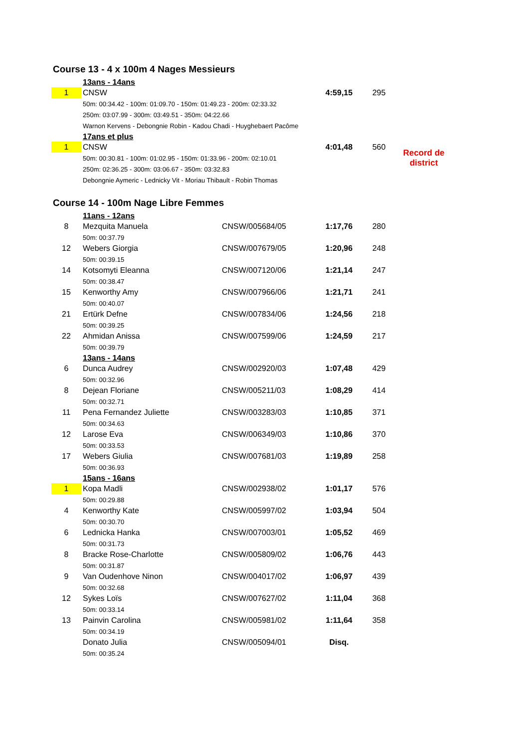Course 13 - 4 x 100m 4 Nages Messieurs
| | 13ans - 14ans | | | | |
| 1 | CNSW | | 4:59,15 | 295 | |
| | 50m: 00:34.42 - 100m: 01:09.70 - 150m: 01:49.23 - 200m: 02:33.32 | | | | |
| | 250m: 03:07.99 - 300m: 03:49.51 - 350m: 04:22.66 | | | | |
| | Warnon Kervens - Debongnie Robin - Kadou Chadi - Huyghebaert Pacôme | | | | |
| | 17ans et plus | | | | |
| 1 | CNSW | | 4:01,48 | 560 | Record de district |
| | 50m: 00:30.81 - 100m: 01:02.95 - 150m: 01:33.96 - 200m: 02:10.01 | | | | |
| | 250m: 02:36.25 - 300m: 03:06.67 - 350m: 03:32.83 | | | | |
| | Debongnie Aymeric - Lednicky Vit - Moriau Thibault - Robin Thomas | | | | |
Course 14 - 100m Nage Libre Femmes
| | 11ans - 12ans | | | |
| 8 | Mezquita Manuela | CNSW/005684/05 | 1:17,76 | 280 |
| | 50m: 00:37.79 | | | |
| 12 | Webers Giorgia | CNSW/007679/05 | 1:20,96 | 248 |
| | 50m: 00:39.15 | | | |
| 14 | Kotsomyti Eleanna | CNSW/007120/06 | 1:21,14 | 247 |
| | 50m: 00:38.47 | | | |
| 15 | Kenworthy Amy | CNSW/007966/06 | 1:21,71 | 241 |
| | 50m: 00:40.07 | | | |
| 21 | Ertürk Defne | CNSW/007834/06 | 1:24,56 | 218 |
| | 50m: 00:39.25 | | | |
| 22 | Ahmidan Anissa | CNSW/007599/06 | 1:24,59 | 217 |
| | 50m: 00:39.79 | | | |
| | 13ans - 14ans | | | |
| 6 | Dunca Audrey | CNSW/002920/03 | 1:07,48 | 429 |
| | 50m: 00:32.96 | | | |
| 8 | Dejean Floriane | CNSW/005211/03 | 1:08,29 | 414 |
| | 50m: 00:32.71 | | | |
| 11 | Pena Fernandez Juliette | CNSW/003283/03 | 1:10,85 | 371 |
| | 50m: 00:34.63 | | | |
| 12 | Larose Eva | CNSW/006349/03 | 1:10,86 | 370 |
| | 50m: 00:33.53 | | | |
| 17 | Webers Giulia | CNSW/007681/03 | 1:19,89 | 258 |
| | 50m: 00:36.93 | | | |
| | 15ans - 16ans | | | |
| 1 | Kopa Madli | CNSW/002938/02 | 1:01,17 | 576 |
| | 50m: 00:29.88 | | | |
| 4 | Kenworthy Kate | CNSW/005997/02 | 1:03,94 | 504 |
| | 50m: 00:30.70 | | | |
| 6 | Lednicka Hanka | CNSW/007003/01 | 1:05,52 | 469 |
| | 50m: 00:31.73 | | | |
| 8 | Bracke Rose-Charlotte | CNSW/005809/02 | 1:06,76 | 443 |
| | 50m: 00:31.87 | | | |
| 9 | Van Oudenhove Ninon | CNSW/004017/02 | 1:06,97 | 439 |
| | 50m: 00:32.68 | | | |
| 12 | Sykes Loïs | CNSW/007627/02 | 1:11,04 | 368 |
| | 50m: 00:33.14 | | | |
| 13 | Painvin Carolina | CNSW/005981/02 | 1:11,64 | 358 |
| | 50m: 00:34.19 | | | |
| | Donato Julia | CNSW/005094/01 | Disq. | |
| | 50m: 00:35.24 | | | |